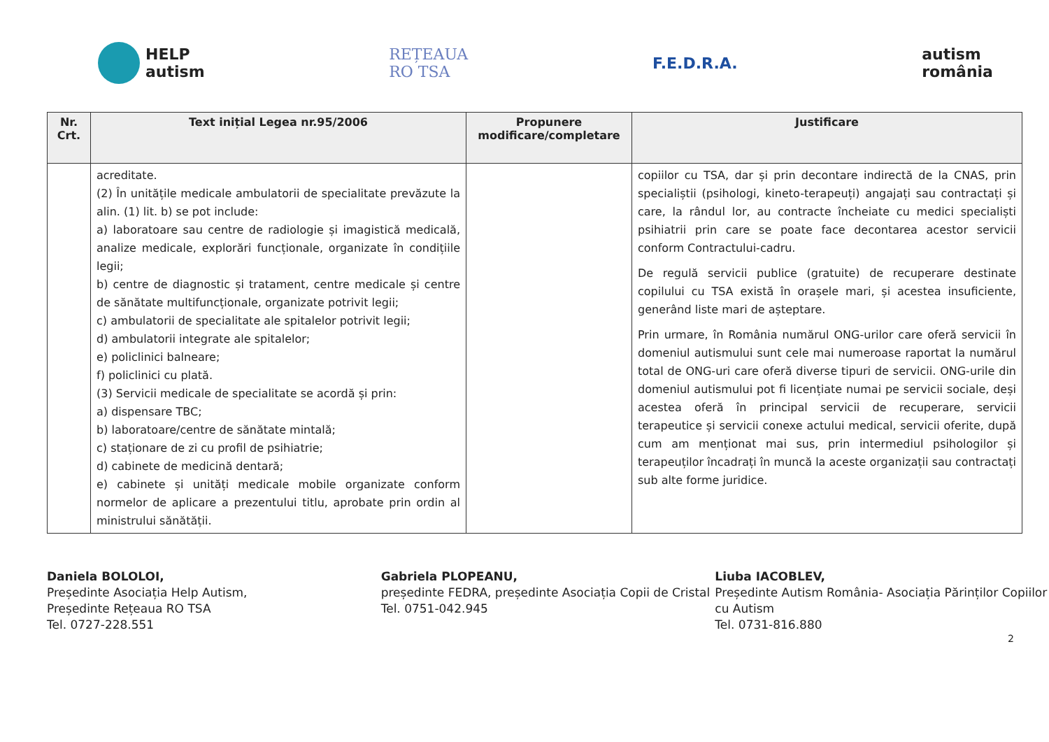HELP
autism
REȚEAUA
RO TSA
F.E.D.R.A.
autism
românia
| Nr. Crt. | Text inițial Legea nr.95/2006 | Propunere modificare/completare | Justificare |
| --- | --- | --- | --- |
| | acreditate. (2) În unitățile medicale ambulatorii de specialitate prevăzute la alin. (1) lit. b) se pot include: a) laboratoare sau centre de radiologie și imagistică medicală, analize medicale, explorări funcționale, organizate în condițiile legii; b) centre de diagnostic și tratament, centre medicale și centre de sănătate multifuncționale, organizate potrivit legii; c) ambulatorii de specialitate ale spitalelor potrivit legii; d) ambulatorii integrate ale spitalelor; e) policlinici balneare; f) policlinici cu plată. (3) Servicii medicale de specialitate se acordă și prin: a) dispensare TBC; b) laboratoare/centre de sănătate mintală; c) staționare de zi cu profil de psihiatrie; d) cabinete de medicină dentară; e) cabinete și unități medicale mobile organizate conform normelor de aplicare a prezentului titlu, aprobate prin ordin al ministrului sănătății. | | copiilor cu TSA, dar și prin decontare indirectă de la CNAS, prin specialiștii (psihologi, kineto-terapeuți) angajați sau contractați și care, la rândul lor, au contracte încheiate cu medici specialiști psihiatrii prin care se poate face decontarea acestor servicii conform Contractului-cadru. De regulă servicii publice (gratuite) de recuperare destinate copilului cu TSA există în orașele mari, și acestea insuficiente, generând liste mari de așteptare. Prin urmare, în România numărul ONG-urilor care oferă servicii în domeniul autismului sunt cele mai numeroase raportat la numărul total de ONG-uri care oferă diverse tipuri de servicii. ONG-urile din domeniul autismului pot fi licențiate numai pe servicii sociale, deși acestea oferă în principal servicii de recuperare, servicii terapeutice și servicii conexe actului medical, servicii oferite, după cum am menționat mai sus, prin intermediul psihologilor și terapeuților încadrați în muncă la aceste organizații sau contractați sub alte forme juridice. |
Daniela BOLOLOI,
Președinte Asociația Help Autism,
Președinte Rețeaua RO TSA
Tel. 0727-228.551
Gabriela PLOPEANU,
președinte FEDRA, președinte Asociația Copii de Cristal
Tel. 0751-042.945
Liuba IACOBLEV,
Președinte Autism România- Asociația Părinților Copiilor cu Autism
Tel. 0731-816.880
2